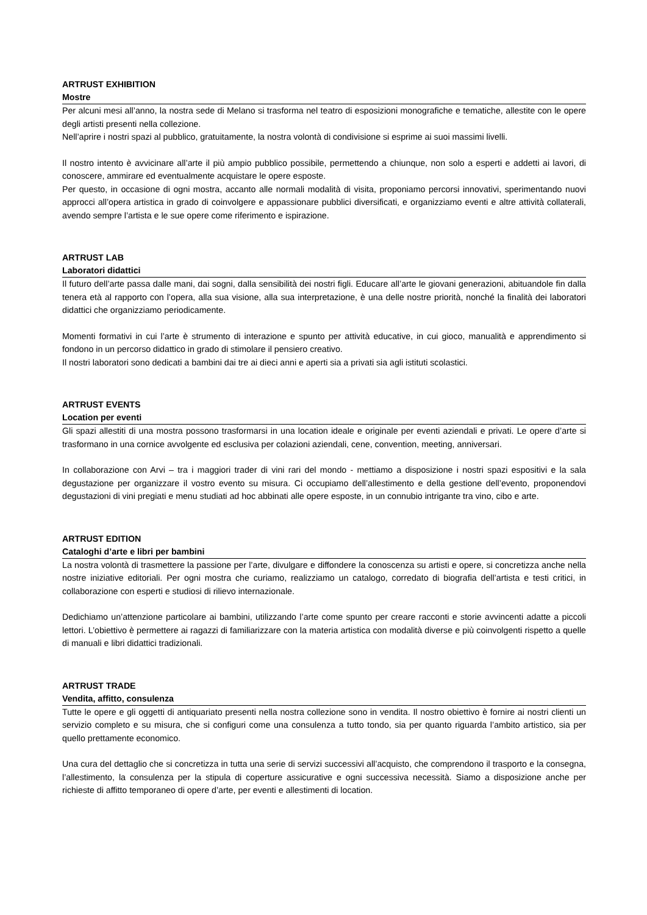ARTRUST EXHIBITION
Mostre
Per alcuni mesi all’anno, la nostra sede di Melano si trasforma nel teatro di esposizioni monografiche e tematiche, allestite con le opere degli artisti presenti nella collezione.
Nell’aprire i nostri spazi al pubblico, gratuitamente, la nostra volontà di condivisione si esprime ai suoi massimi livelli.
Il nostro intento è avvicinare all’arte il più ampio pubblico possibile, permettendo a chiunque, non solo a esperti e addetti ai lavori, di conoscere, ammirare ed eventualmente acquistare le opere esposte.
Per questo, in occasione di ogni mostra, accanto alle normali modalità di visita, proponiamo percorsi innovativi, sperimentando nuovi approcci all’opera artistica in grado di coinvolgere e appassionare pubblici diversificati, e organizziamo eventi e altre attività collaterali, avendo sempre l’artista e le sue opere come riferimento e ispirazione.
ARTRUST LAB
Laboratori didattici
Il futuro dell’arte passa dalle mani, dai sogni, dalla sensibilità dei nostri figli. Educare all’arte le giovani generazioni, abituandole fin dalla tenera età al rapporto con l’opera, alla sua visione, alla sua interpretazione, è una delle nostre priorità, nonché la finalità dei laboratori didattici che organizziamo periodicamente.
Momenti formativi in cui l’arte è strumento di interazione e spunto per attività educative, in cui gioco, manualità e apprendimento si fondono in un percorso didattico in grado di stimolare il pensiero creativo.
Il nostri laboratori sono dedicati a bambini dai tre ai dieci anni e aperti sia a privati sia agli istituti scolastici.
ARTRUST EVENTS
Location per eventi
Gli spazi allestiti di una mostra possono trasformarsi in una location ideale e originale per eventi aziendali e privati. Le opere d’arte si trasformano in una cornice avvolgente ed esclusiva per colazioni aziendali, cene, convention, meeting, anniversari.
In collaborazione con Arvi – tra i maggiori trader di vini rari del mondo - mettiamo a disposizione i nostri spazi espositivi e la sala degustazione per organizzare il vostro evento su misura. Ci occupiamo dell’allestimento e della gestione dell’evento, proponendovi degustazioni di vini pregiati e menu studiati ad hoc abbinati alle opere esposte, in un connubio intrigante tra vino, cibo e arte.
ARTRUST EDITION
Cataloghi d’arte e libri per bambini
La nostra volontà di trasmettere la passione per l’arte, divulgare e diffondere la conoscenza su artisti e opere, si concretizza anche nella nostre iniziative editoriali. Per ogni mostra che curiamo, realizziamo un catalogo, corredato di biografia dell’artista e testi critici, in collaborazione con esperti e studiosi di rilievo internazionale.
Dedichiamo un’attenzione particolare ai bambini, utilizzando l’arte come spunto per creare racconti e storie avvincenti adatte a piccoli lettori. L’obiettivo è permettere ai ragazzi di familiarizzare con la materia artistica con modalità diverse e più coinvolgenti rispetto a quelle di manuali e libri didattici tradizionali.
ARTRUST TRADE
Vendita, affitto, consulenza
Tutte le opere e gli oggetti di antiquariato presenti nella nostra collezione sono in vendita. Il nostro obiettivo è fornire ai nostri clienti un servizio completo e su misura, che si configuri come una consulenza a tutto tondo, sia per quanto riguarda l’ambito artistico, sia per quello prettamente economico.
Una cura del dettaglio che si concretizza in tutta una serie di servizi successivi all’acquisto, che comprendono il trasporto e la consegna, l’allestimento, la consulenza per la stipula di coperture assicurative e ogni successiva necessità. Siamo a disposizione anche per richieste di affitto temporaneo di opere d’arte, per eventi e allestimenti di location.